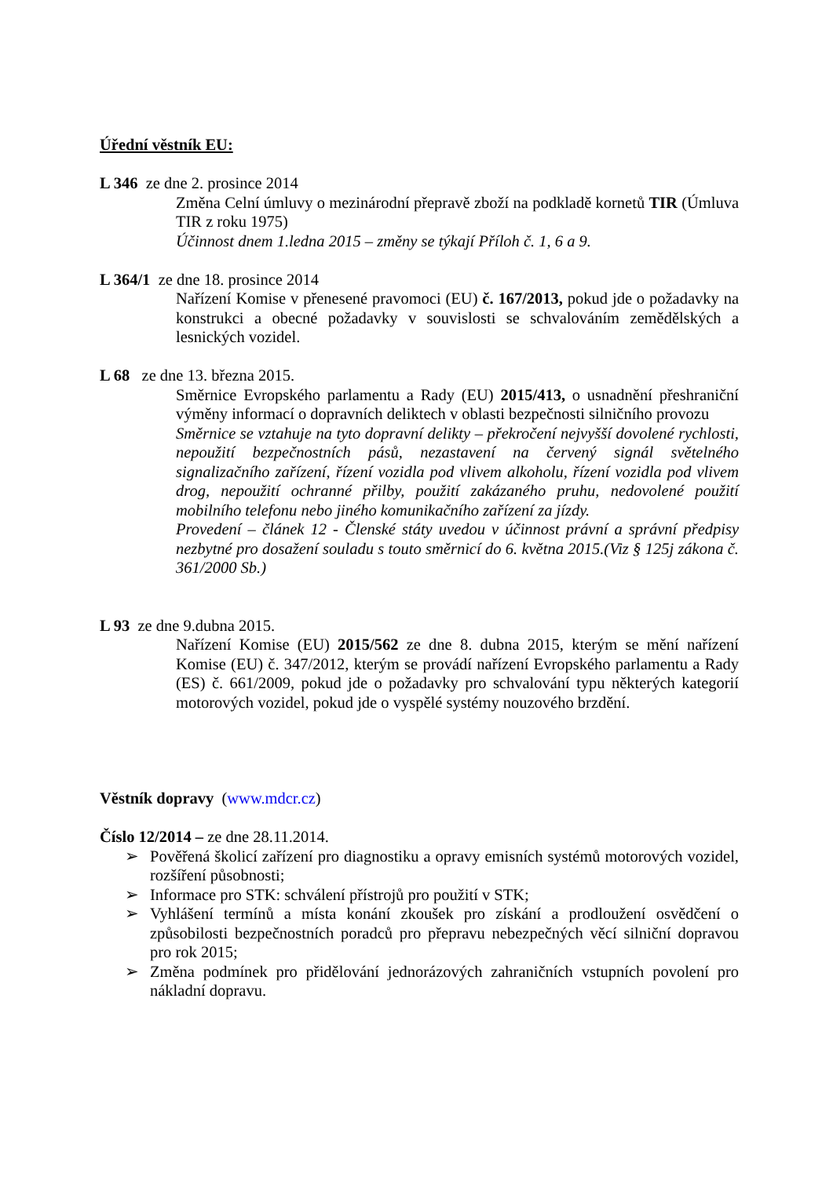Úřední věstník EU:
L 346 ze dne 2. prosince 2014
Změna Celní úmluvy o mezinárodní přepravě zboží na podkladě kornetů TIR (Úmluva TIR z roku 1975)
Účinnost dnem 1.ledna 2015 – změny se týkají Příloh č. 1, 6 a 9.
L 364/1 ze dne 18. prosince 2014
Nařízení Komise v přenesené pravomoci (EU) č. 167/2013, pokud jde o požadavky na konstrukci a obecné požadavky v souvislosti se schvalováním zemědělských a lesnických vozidel.
L 68 ze dne 13. března 2015.
Směrnice Evropského parlamentu a Rady (EU) 2015/413, o usnadnění přeshraniční výměny informací o dopravních deliktech v oblasti bezpečnosti silničního provozu
Směrnice se vztahuje na tyto dopravní delikty – překročení nejvyšší dovolené rychlosti, nepoužití bezpečnostních pásů, nezastavení na červený signál světelného signalizačního zařízení, řízení vozidla pod vlivem alkoholu, řízení vozidla pod vlivem drog, nepoužití ochranné přilby, použití zakázaného pruhu, nedovolené použití mobilního telefonu nebo jiného komunikačního zařízení za jízdy.
Provedení – článek 12 - Členské státy uvedou v účinnost právní a správní předpisy nezbytné pro dosažení souladu s touto směrnicí do 6. května 2015.(Viz § 125j zákona č. 361/2000 Sb.)
L 93 ze dne 9.dubna 2015.
Nařízení Komise (EU) 2015/562 ze dne 8. dubna 2015, kterým se mění nařízení Komise (EU) č. 347/2012, kterým se provádí nařízení Evropského parlamentu a Rady (ES) č. 661/2009, pokud jde o požadavky pro schvalování typu některých kategorií motorových vozidel, pokud jde o vyspělé systémy nouzového brzdění.
Věstník dopravy (www.mdcr.cz)
Číslo 12/2014 – ze dne 28.11.2014.
➢ Pověřená školicí zařízení pro diagnostiku a opravy emisních systémů motorových vozidel, rozšíření působnosti;
➢ Informace pro STK: schválení přístrojů pro použití v STK;
➢ Vyhlášení termínů a místa konání zkoušek pro získání a prodloužení osvědčení o způsobilosti bezpečnostních poradců pro přepravu nebezpečných věcí silniční dopravou pro rok 2015;
➢ Změna podmínek pro přidělování jednorázových zahraničních vstupních povolení pro nákladní dopravu.